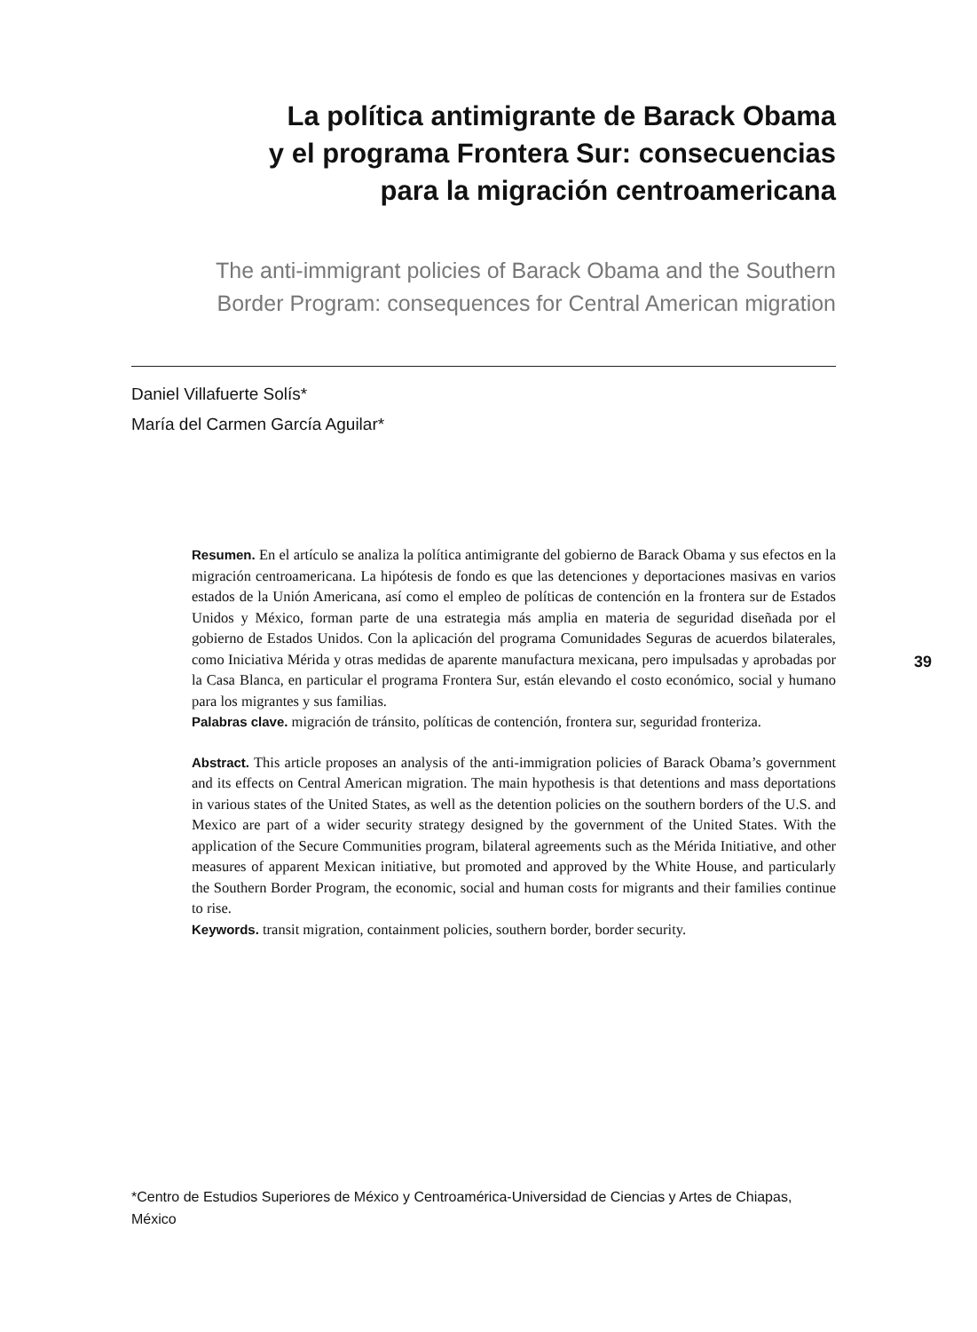La política antimigrante de Barack Obama
y el programa Frontera Sur: consecuencias
para la migración centroamericana
The anti-immigrant policies of Barack Obama and the Southern
Border Program: consequences for Central American migration
Daniel Villafuerte Solís*
María del Carmen García Aguilar*
Resumen. En el artículo se analiza la política antimigrante del gobierno de Barack Obama y sus efectos en la migración centroamericana. La hipótesis de fondo es que las detenciones y deportaciones masivas en varios estados de la Unión Americana, así como el empleo de políticas de contención en la frontera sur de Estados Unidos y México, forman parte de una estrategia más amplia en materia de seguridad diseñada por el gobierno de Estados Unidos. Con la aplicación del programa Comunidades Seguras de acuerdos bilaterales, como Iniciativa Mérida y otras medidas de aparente manufactura mexicana, pero impulsadas y aprobadas por la Casa Blanca, en particular el programa Frontera Sur, están elevando el costo económico, social y humano para los migrantes y sus familias.
Palabras clave. migración de tránsito, políticas de contención, frontera sur, seguridad fronteriza.
Abstract. This article proposes an analysis of the anti-immigration policies of Barack Obama’s government and its effects on Central American migration. The main hypothesis is that detentions and mass deportations in various states of the United States, as well as the detention policies on the southern borders of the U.S. and Mexico are part of a wider security strategy designed by the government of the United States. With the application of the Secure Communities program, bilateral agreements such as the Mérida Initiative, and other measures of apparent Mexican initiative, but promoted and approved by the White House, and particularly the Southern Border Program, the economic, social and human costs for migrants and their families continue to rise.
Keywords. transit migration, containment policies, southern border, border security.
*Centro de Estudios Superiores de México y Centroamérica-Universidad de Ciencias y Artes de Chiapas, México
39